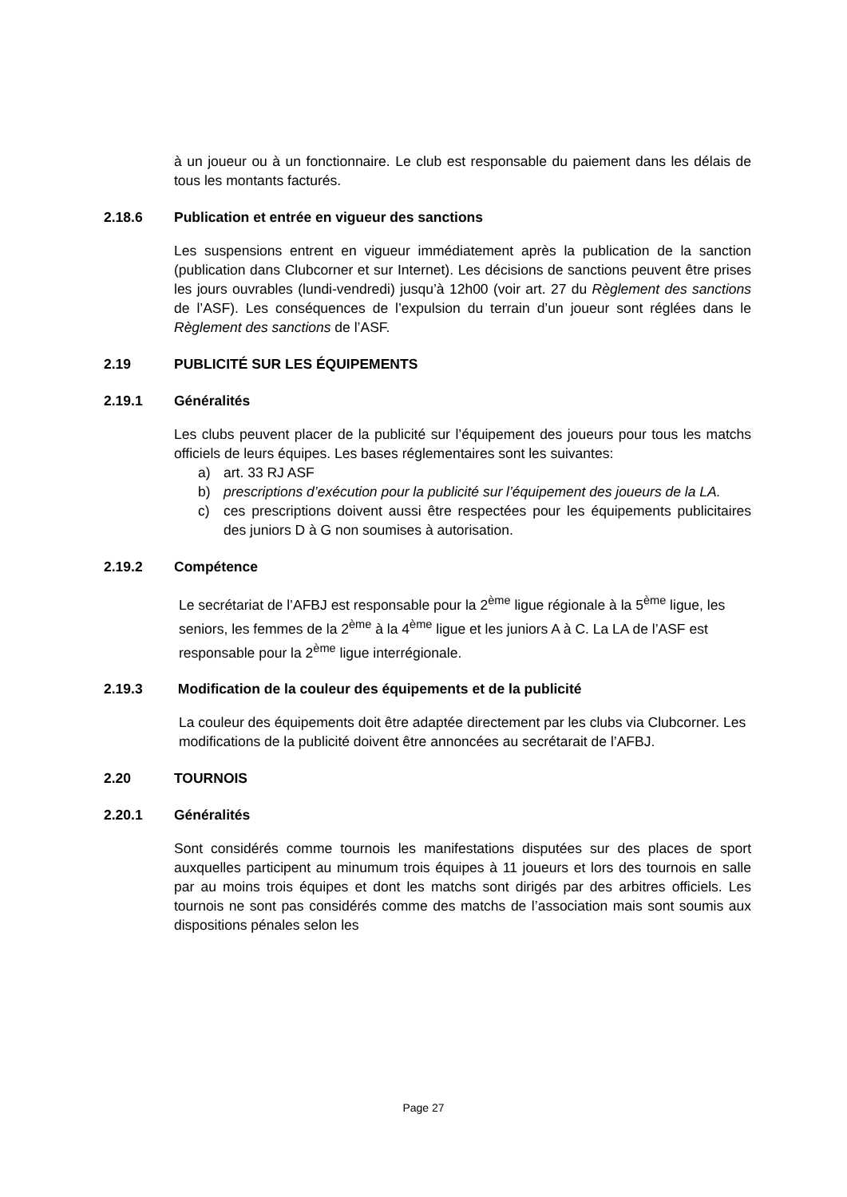à un joueur ou à un fonctionnaire. Le club est responsable du paiement dans les délais de tous les montants facturés.
2.18.6 Publication et entrée en vigueur des sanctions
Les suspensions entrent en vigueur immédiatement après la publication de la sanction (publication dans Clubcorner et sur Internet). Les décisions de sanctions peuvent être prises les jours ouvrables (lundi-vendredi) jusqu’à 12h00 (voir art. 27 du Règlement des sanctions de l’ASF). Les conséquences de l’expulsion du terrain d’un joueur sont réglées dans le Règlement des sanctions de l’ASF.
2.19 PUBLICITÉ SUR LES ÉQUIPEMENTS
2.19.1 Généralités
Les clubs peuvent placer de la publicité sur l’équipement des joueurs pour tous les matchs officiels de leurs équipes. Les bases réglementaires sont les suivantes:
a) art. 33 RJ ASF
b) prescriptions d’exécution pour la publicité sur l’équipement des joueurs de la LA.
c) ces prescriptions doivent aussi être respectées pour les équipements publicitaires des juniors D à G non soumises à autorisation.
2.19.2 Compétence
Le secrétariat de l’AFBJ est responsable pour la 2<sup>ème</sup> ligue régionale à la 5<sup>ème</sup> ligue, les seniors, les femmes de la 2<sup>ème</sup> à la 4<sup>ème</sup> ligue et les juniors A à C. La LA de l’ASF est responsable pour la 2<sup>ème</sup> ligue interrégionale.
2.19.3 Modification de la couleur des équipements et de la publicité
La couleur des équipements doit être adaptée directement par les clubs via Clubcorner. Les modifications de la publicité doivent être annoncées au secrétarait de l’AFBJ.
2.20 TOURNOIS
2.20.1 Généralités
Sont considérés comme tournois les manifestations disputées sur des places de sport auxquelles participent au minumum trois équipes à 11 joueurs et lors des tournois en salle par au moins trois équipes et dont les matchs sont dirigés par des arbitres officiels. Les tournois ne sont pas considérés comme des matchs de l’association mais sont soumis aux dispositions pénales selon les
Page 27